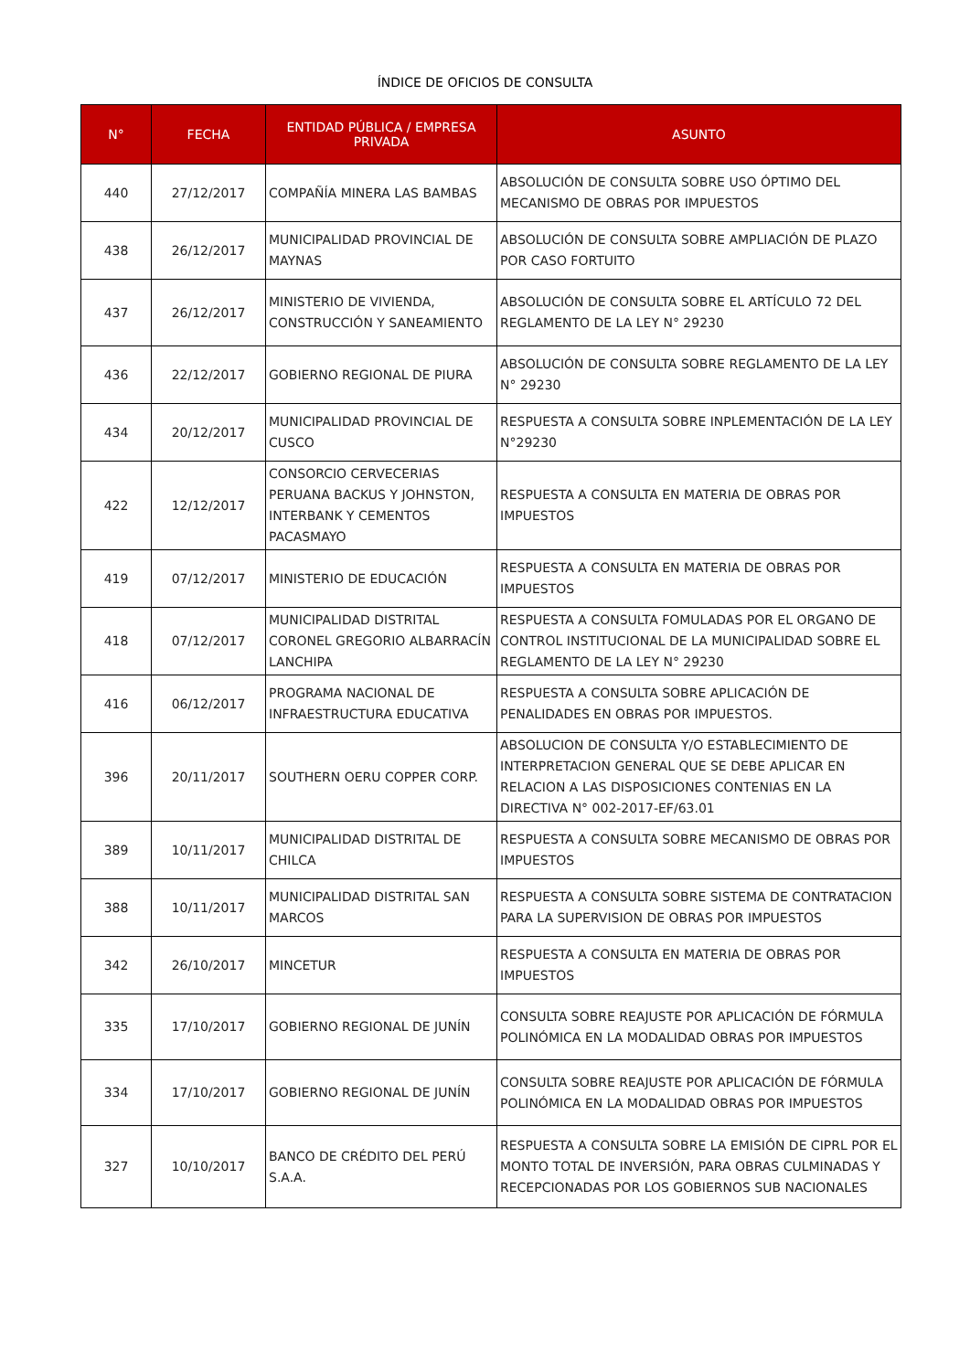ÍNDICE DE OFICIOS DE CONSULTA
| N° | FECHA | ENTIDAD PÚBLICA / EMPRESA PRIVADA | ASUNTO |
| --- | --- | --- | --- |
| 440 | 27/12/2017 | COMPAÑÍA MINERA LAS BAMBAS | ABSOLUCIÓN DE CONSULTA SOBRE USO ÓPTIMO DEL MECANISMO DE OBRAS POR IMPUESTOS |
| 438 | 26/12/2017 | MUNICIPALIDAD PROVINCIAL DE MAYNAS | ABSOLUCIÓN DE CONSULTA SOBRE AMPLIACIÓN DE PLAZO POR CASO FORTUITO |
| 437 | 26/12/2017 | MINISTERIO DE VIVIENDA, CONSTRUCCIÓN Y SANEAMIENTO | ABSOLUCIÓN DE CONSULTA SOBRE EL ARTÍCULO 72 DEL REGLAMENTO DE LA LEY N° 29230 |
| 436 | 22/12/2017 | GOBIERNO REGIONAL DE PIURA | ABSOLUCIÓN DE CONSULTA SOBRE REGLAMENTO DE LA LEY N° 29230 |
| 434 | 20/12/2017 | MUNICIPALIDAD PROVINCIAL DE CUSCO | RESPUESTA A CONSULTA SOBRE INPLEMENTACIÓN DE LA LEY N°29230 |
| 422 | 12/12/2017 | CONSORCIO CERVECERIAS PERUANA BACKUS Y JOHNSTON, INTERBANK Y CEMENTOS PACASMAYO | RESPUESTA A CONSULTA EN MATERIA DE OBRAS POR IMPUESTOS |
| 419 | 07/12/2017 | MINISTERIO DE EDUCACIÓN | RESPUESTA A CONSULTA EN MATERIA DE OBRAS POR IMPUESTOS |
| 418 | 07/12/2017 | MUNICIPALIDAD DISTRITAL CORONEL GREGORIO ALBARRACÍN LANCHIPA | RESPUESTA A CONSULTA FOMULADAS POR EL ORGANO DE CONTROL INSTITUCIONAL DE LA MUNICIPALIDAD SOBRE EL REGLAMENTO DE LA LEY N° 29230 |
| 416 | 06/12/2017 | PROGRAMA NACIONAL DE INFRAESTRUCTURA EDUCATIVA | RESPUESTA A CONSULTA SOBRE APLICACIÓN DE PENALIDADES EN OBRAS POR IMPUESTOS. |
| 396 | 20/11/2017 | SOUTHERN OERU COPPER CORP. | ABSOLUCION DE CONSULTA Y/O ESTABLECIMIENTO DE INTERPRETACION GENERAL QUE SE DEBE APLICAR EN RELACION A LAS DISPOSICIONES CONTENIAS EN LA DIRECTIVA N° 002-2017-EF/63.01 |
| 389 | 10/11/2017 | MUNICIPALIDAD DISTRITAL DE CHILCA | RESPUESTA A CONSULTA SOBRE MECANISMO DE OBRAS POR IMPUESTOS |
| 388 | 10/11/2017 | MUNICIPALIDAD DISTRITAL SAN MARCOS | RESPUESTA A CONSULTA SOBRE SISTEMA DE CONTRATACION PARA LA SUPERVISION DE OBRAS POR IMPUESTOS |
| 342 | 26/10/2017 | MINCETUR | RESPUESTA A CONSULTA EN MATERIA DE OBRAS POR IMPUESTOS |
| 335 | 17/10/2017 | GOBIERNO REGIONAL DE JUNÍN | CONSULTA SOBRE REAJUSTE POR APLICACIÓN DE FÓRMULA POLINÓMICA EN LA MODALIDAD OBRAS POR IMPUESTOS |
| 334 | 17/10/2017 | GOBIERNO REGIONAL DE JUNÍN | CONSULTA SOBRE REAJUSTE POR APLICACIÓN DE FÓRMULA POLINÓMICA EN LA MODALIDAD OBRAS POR IMPUESTOS |
| 327 | 10/10/2017 | BANCO DE CRÉDITO DEL PERÚ S.A.A. | RESPUESTA A CONSULTA SOBRE LA EMISIÓN DE CIPRL POR EL MONTO TOTAL DE INVERSIÓN, PARA OBRAS CULMINADAS Y RECEPCIONADAS POR LOS GOBIERNOS SUB NACIONALES |